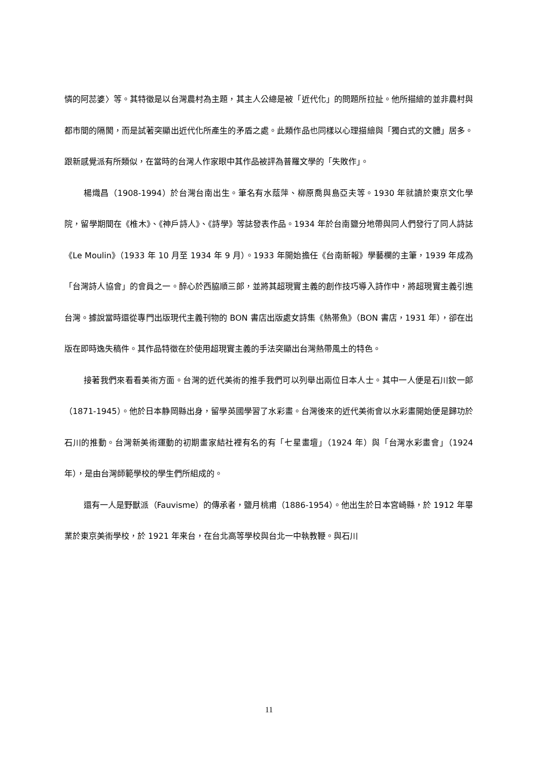憐的阿蕊婆〉等。其特徵是以台灣農村為主題，其主人公總是被「近代化」的問題所拉扯。他所描繪的並非農村與都市間的隔閡，而是試著突顯出近代化所產生的矛盾之處。此類作品也同樣以心理描繪與「獨白式的文體」居多。跟新感覺派有所類似，在當時的台灣人作家眼中其作品被評為普羅文學的「失敗作」。
楊熾昌（1908-1994）於台灣台南出生。筆名有水蔭萍、柳原喬與島亞夫等。1930 年就讀於東京文化學院，留學期間在《椎木》、《神戸詩人》、《詩學》等誌發表作品。1934 年於台南鹽分地帶與同人們發行了同人詩誌《Le Moulin》（1933 年 10 月至 1934 年 9 月）。1933 年開始擔任《台南新報》學藝欄的主筆，1939 年成為「台灣詩人協會」的會員之一。醉心於西脇順三郎，並將其超現實主義的創作技巧導入詩作中，將超現實主義引進台灣。據說當時還從專門出版現代主義刊物的 BON 書店出版處女詩集《熱帯魚》（BON 書店，1931 年），卻在出版在即時逸失稿件。其作品特徵在於使用超現實主義的手法突顯出台灣熱帶風土的特色。
接著我們來看看美術方面。台灣的近代美術的推手我們可以列舉出兩位日本人士。其中一人便是石川欽一郎（1871-1945）。他於日本静岡縣出身，留學英國學習了水彩畫。台灣後來的近代美術會以水彩畫開始便是歸功於石川的推動。台灣新美術運動的初期畫家結社裡有名的有「七星畫壇」（1924 年）與「台灣水彩畫會」（1924 年），是由台灣師範學校的學生們所組成的。
還有一人是野獸派（Fauvisme）的傳承者，鹽月桃甫（1886-1954）。他出生於日本宮崎縣，於 1912 年畢業於東京美術學校，於 1921 年来台，在台北高等學校與台北一中執教鞭。與石川
11